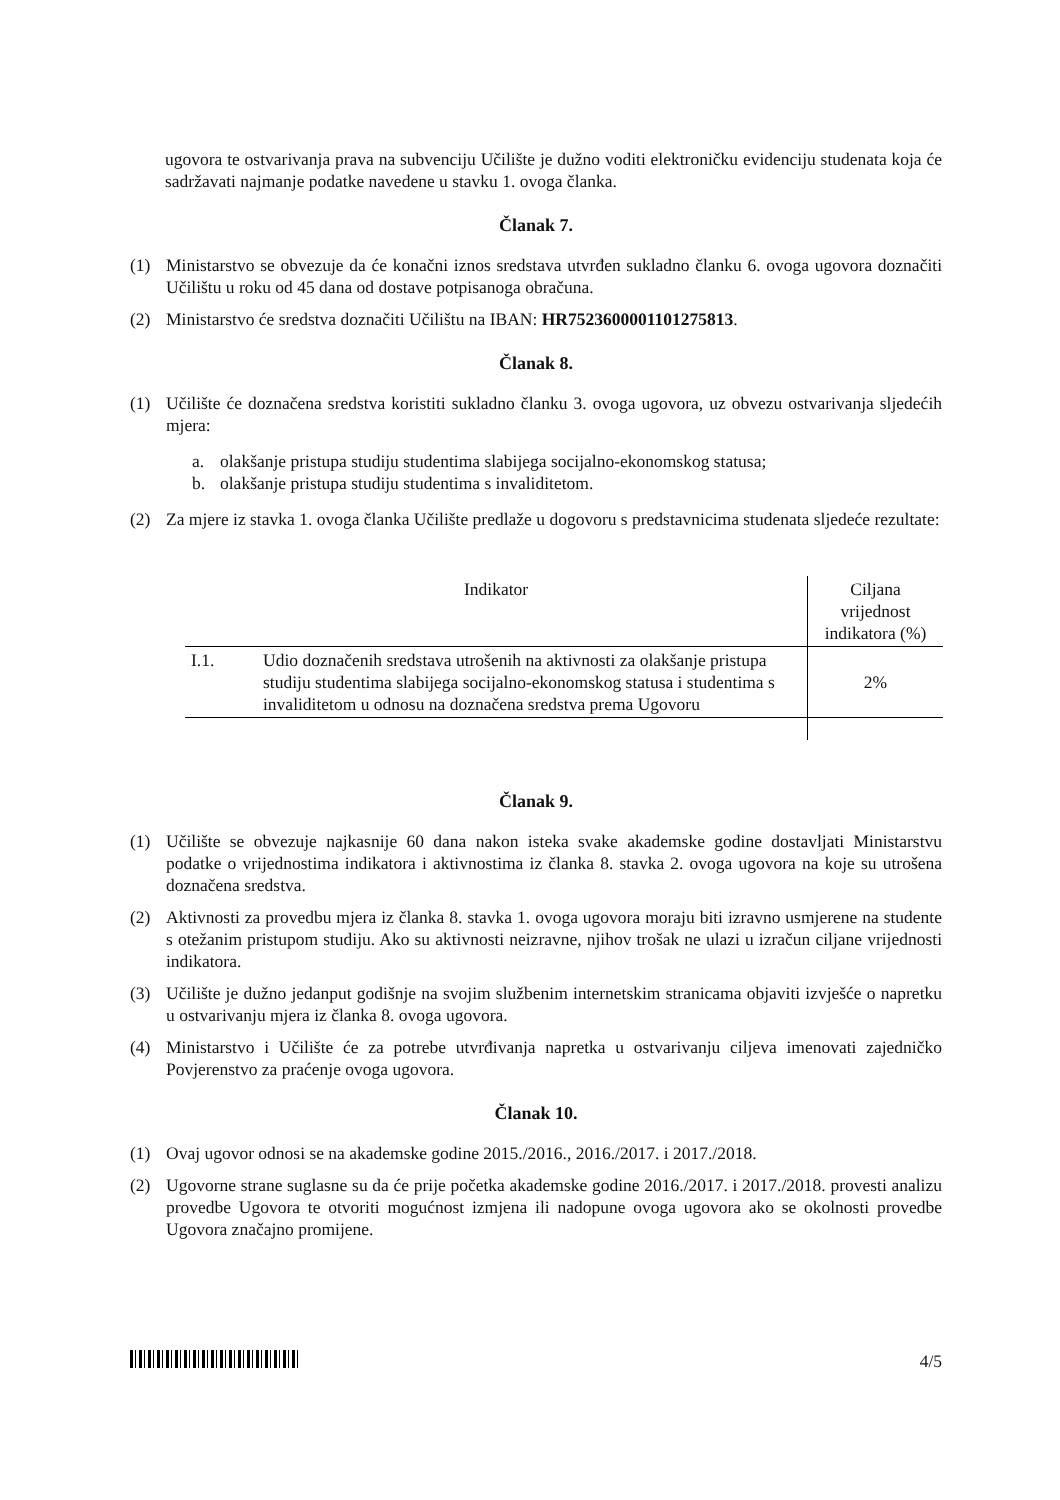ugovora te ostvarivanja prava na subvenciju Učilište je dužno voditi elektroničku evidenciju studenata koja će sadržavati najmanje podatke navedene u stavku 1. ovoga članka.
Članak 7.
(1) Ministarstvo se obvezuje da će konačni iznos sredstava utvrđen sukladno članku 6. ovoga ugovora doznačiti Učilištu u roku od 45 dana od dostave potpisanoga obračuna.
(2) Ministarstvo će sredstva doznačiti Učilištu na IBAN: HR7523600001101275813.
Članak 8.
(1) Učilište će doznačena sredstva koristiti sukladno članku 3. ovoga ugovora, uz obvezu ostvarivanja sljedećih mjera:
a. olakšanje pristupa studiju studentima slabijega socijalno-ekonomskog statusa;
b. olakšanje pristupa studiju studentima s invaliditetom.
(2) Za mjere iz stavka 1. ovoga članka Učilište predlaže u dogovoru s predstavnicima studenata sljedeće rezultate:
| Indikator | | Ciljana vrijednost indikatora (%) |
| --- | --- | --- |
| I.1. | Udio doznačenih sredstava utrošenih na aktivnosti za olakšanje pristupa studiju studentima slabijega socijalno-ekonomskog statusa i studentima s invaliditetom u odnosu na doznačena sredstva prema Ugovoru | 2% |
Članak 9.
(1) Učilište se obvezuje najkasnije 60 dana nakon isteka svake akademske godine dostavljati Ministarstvu podatke o vrijednostima indikatora i aktivnostima iz članka 8. stavka 2. ovoga ugovora na koje su utrošena doznačena sredstva.
(2) Aktivnosti za provedbu mjera iz članka 8. stavka 1. ovoga ugovora moraju biti izravno usmjerene na studente s otežanim pristupom studiju. Ako su aktivnosti neizravne, njihov trošak ne ulazi u izračun ciljane vrijednosti indikatora.
(3) Učilište je dužno jedanput godišnje na svojim službenim internetskim stranicama objaviti izvješće o napretku u ostvarivanju mjera iz članka 8. ovoga ugovora.
(4) Ministarstvo i Učilište će za potrebe utvrđivanja napretka u ostvarivanju ciljeva imenovati zajedničko Povjerenstvo za praćenje ovoga ugovora.
Članak 10.
(1) Ovaj ugovor odnosi se na akademske godine 2015./2016., 2016./2017. i 2017./2018.
(2) Ugovorne strane suglasne su da će prije početka akademske godine 2016./2017. i 2017./2018. provesti analizu provedbe Ugovora te otvoriti mogućnost izmjena ili nadopune ovoga ugovora ako se okolnosti provedbe Ugovora značajno promijene.
4/5